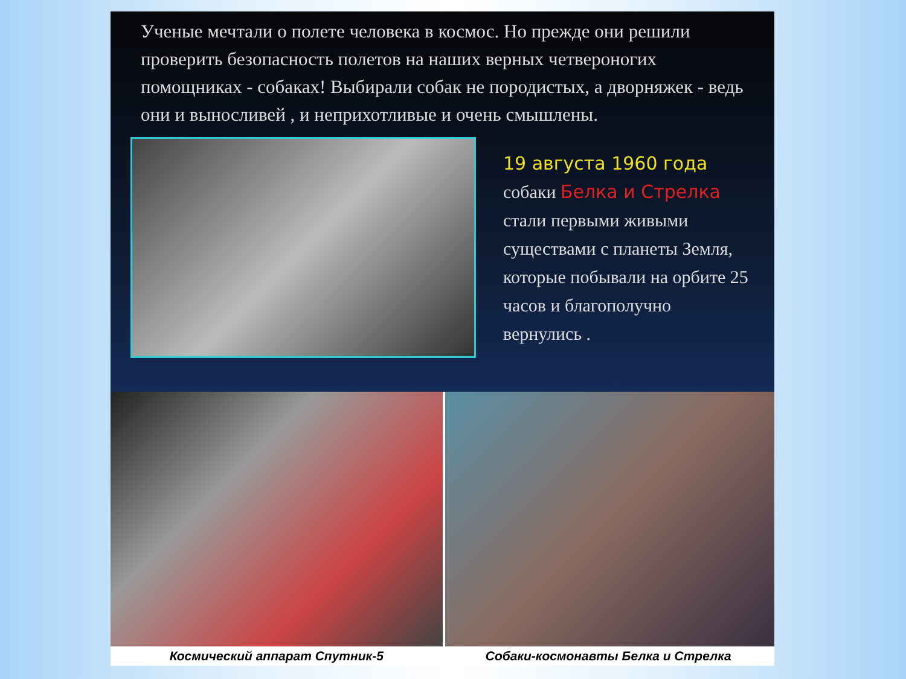Ученые мечтали о полете человека в космос. Но прежде они решили проверить безопасность полетов на наших верных четвероногих помощниках - собаках! Выбирали собак не породистых, а дворняжек - ведь они и выносливей , и неприхотливые и очень смышлены.
19 августа 1960 года собаки Белка и Стрелка стали первыми живыми существами с планеты Земля, которые побывали на орбите 25 часов и благополучно вернулись .
Космический аппарат Спутник-5 Собаки-космонавты Белка и Стрелка